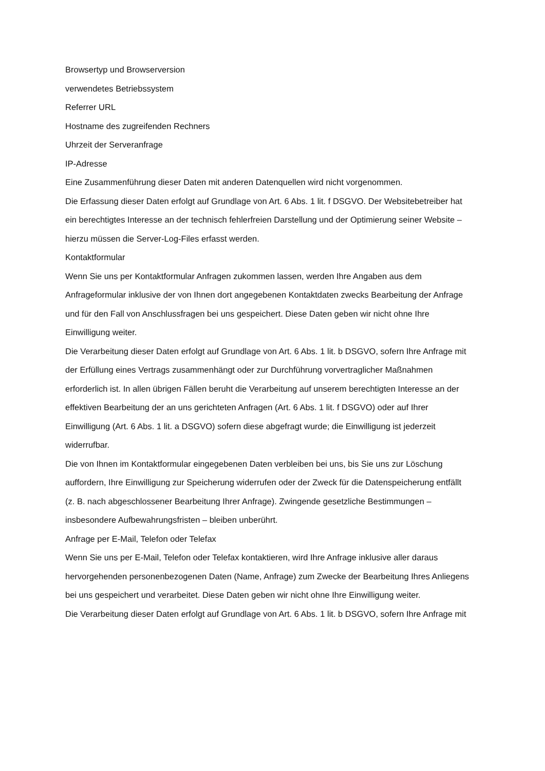Browsertyp und Browserversion
verwendetes Betriebssystem
Referrer URL
Hostname des zugreifenden Rechners
Uhrzeit der Serveranfrage
IP-Adresse
Eine Zusammenführung dieser Daten mit anderen Datenquellen wird nicht vorgenommen.
Die Erfassung dieser Daten erfolgt auf Grundlage von Art. 6 Abs. 1 lit. f DSGVO. Der Websitebetreiber hat
ein berechtigtes Interesse an der technisch fehlerfreien Darstellung und der Optimierung seiner Website –
hierzu müssen die Server-Log-Files erfasst werden.
Kontaktformular
Wenn Sie uns per Kontaktformular Anfragen zukommen lassen, werden Ihre Angaben aus dem
Anfrageformular inklusive der von Ihnen dort angegebenen Kontaktdaten zwecks Bearbeitung der Anfrage
und für den Fall von Anschlussfragen bei uns gespeichert. Diese Daten geben wir nicht ohne Ihre
Einwilligung weiter.
Die Verarbeitung dieser Daten erfolgt auf Grundlage von Art. 6 Abs. 1 lit. b DSGVO, sofern Ihre Anfrage mit
der Erfüllung eines Vertrags zusammenhängt oder zur Durchführung vorvertraglicher Maßnahmen
erforderlich ist. In allen übrigen Fällen beruht die Verarbeitung auf unserem berechtigten Interesse an der
effektiven Bearbeitung der an uns gerichteten Anfragen (Art. 6 Abs. 1 lit. f DSGVO) oder auf Ihrer
Einwilligung (Art. 6 Abs. 1 lit. a DSGVO) sofern diese abgefragt wurde; die Einwilligung ist jederzeit
widerrufbar.
Die von Ihnen im Kontaktformular eingegebenen Daten verbleiben bei uns, bis Sie uns zur Löschung
auffordern, Ihre Einwilligung zur Speicherung widerrufen oder der Zweck für die Datenspeicherung entfällt
(z. B. nach abgeschlossener Bearbeitung Ihrer Anfrage). Zwingende gesetzliche Bestimmungen –
insbesondere Aufbewahrungsfristen – bleiben unberührt.
Anfrage per E-Mail, Telefon oder Telefax
Wenn Sie uns per E-Mail, Telefon oder Telefax kontaktieren, wird Ihre Anfrage inklusive aller daraus
hervorgehenden personenbezogenen Daten (Name, Anfrage) zum Zwecke der Bearbeitung Ihres Anliegens
bei uns gespeichert und verarbeitet. Diese Daten geben wir nicht ohne Ihre Einwilligung weiter.
Die Verarbeitung dieser Daten erfolgt auf Grundlage von Art. 6 Abs. 1 lit. b DSGVO, sofern Ihre Anfrage mit